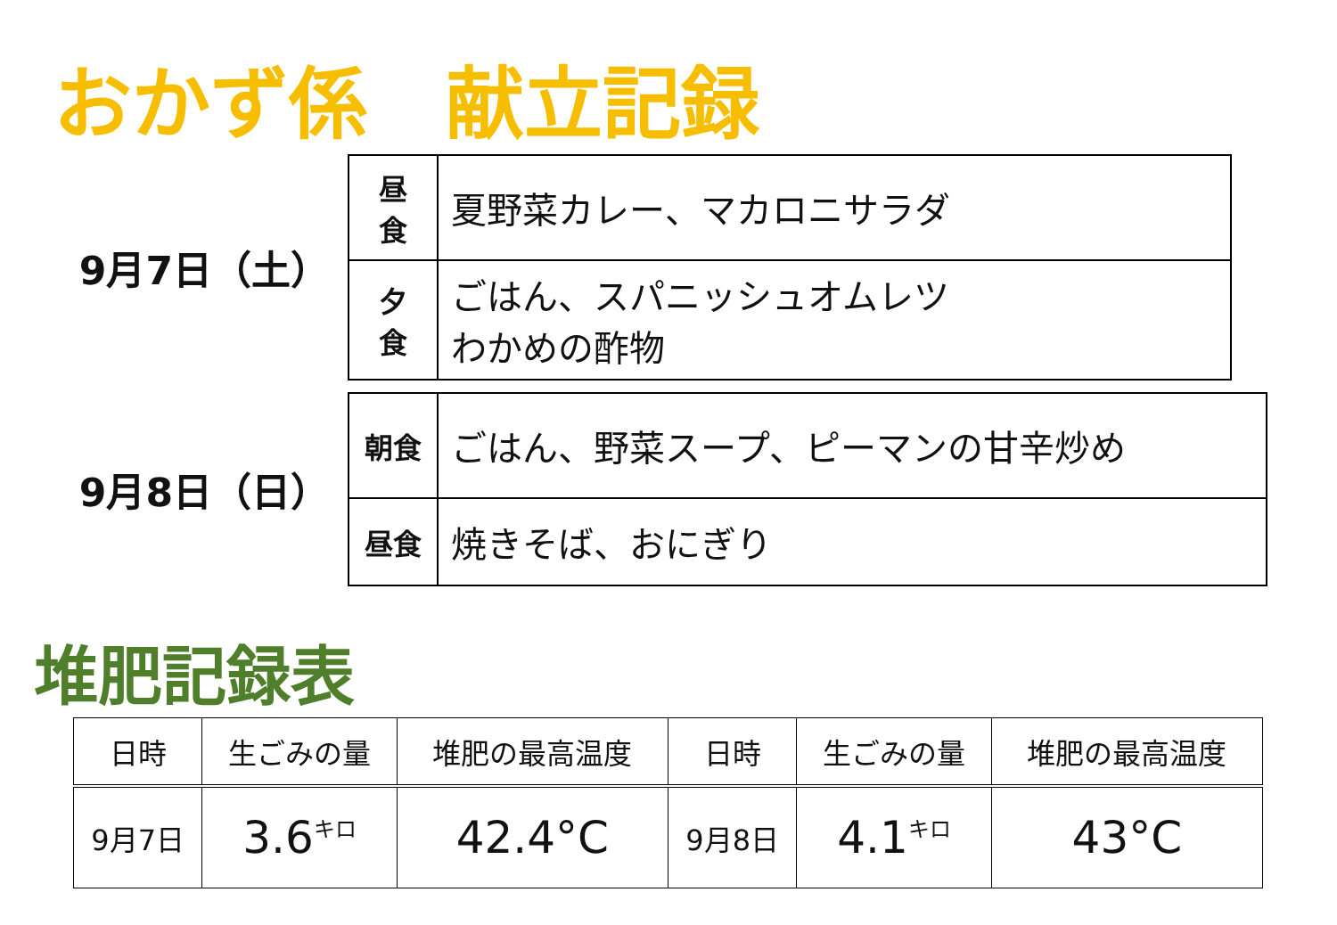おかず係　献立記録
9月7日（土）
| 昼 食 | 夏野菜カレー、マカロニサラダ |
| 夕 食 | ごはん、スパニッシュオムレツ わかめの酢物 |
9月8日（日）
| 朝食 | ごはん、野菜スープ、ピーマンの甘辛炒め |
| 昼食 | 焼きそば、おにぎり |
堆肥記録表
| 日時 | 生ごみの量 | 堆肥の最高温度 | 日時 | 生ごみの量 | 堆肥の最高温度 |
| --- | --- | --- | --- | --- | --- |
| 9月7日 | 3.6<sup>キロ</sup> | 42.4°C | 9月8日 | 4.1<sup>キロ</sup> | 43°C |